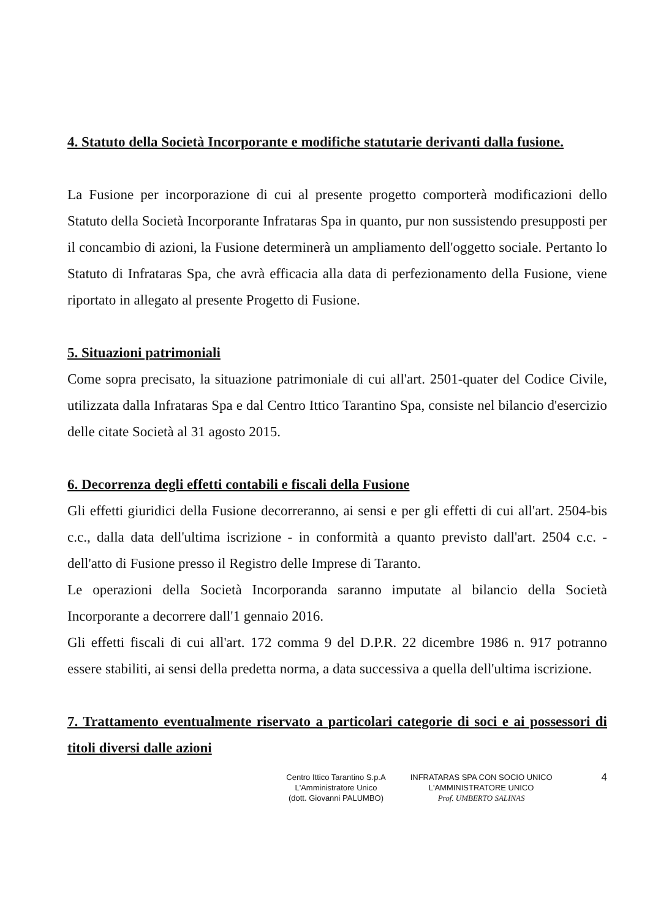4. Statuto della Società Incorporante e modifiche statutarie derivanti dalla fusione.
La Fusione per incorporazione di cui al presente progetto comporterà modificazioni dello Statuto della Società Incorporante Infrataras Spa in quanto, pur non sussistendo presupposti per il concambio di azioni, la Fusione determinerà un ampliamento dell'oggetto sociale. Pertanto lo Statuto di Infrataras Spa, che avrà efficacia alla data di perfezionamento della Fusione, viene riportato in allegato al presente Progetto di Fusione.
5. Situazioni patrimoniali
Come sopra precisato, la situazione patrimoniale di cui all'art. 2501-quater del Codice Civile, utilizzata dalla Infrataras Spa e dal Centro Ittico Tarantino Spa, consiste nel bilancio d'esercizio delle citate Società al 31 agosto 2015.
6. Decorrenza degli effetti contabili e fiscali della Fusione
Gli effetti giuridici della Fusione decorreranno, ai sensi e per gli effetti di cui all'art. 2504-bis c.c., dalla data dell'ultima iscrizione - in conformità a quanto previsto dall'art. 2504 c.c. - dell'atto di Fusione presso il Registro delle Imprese di Taranto.
Le operazioni della Società Incorporanda saranno imputate al bilancio della Società Incorporante a decorrere dall'1 gennaio 2016.
Gli effetti fiscali di cui all'art. 172 comma 9 del D.P.R. 22 dicembre 1986 n. 917 potranno essere stabiliti, ai sensi della predetta norma, a data successiva a quella dell'ultima iscrizione.
7. Trattamento eventualmente riservato a particolari categorie di soci e ai possessori di titoli diversi dalle azioni
Centro Ittico Tarantino S.p.A
L'Amministratore Unico
(dott. Giovanni PALUMBO)
INFRATARAS SPA CON SOCIO UNICO
L'AMMINISTRATORE UNICO
Prof. UMBERTO SALINAS
4